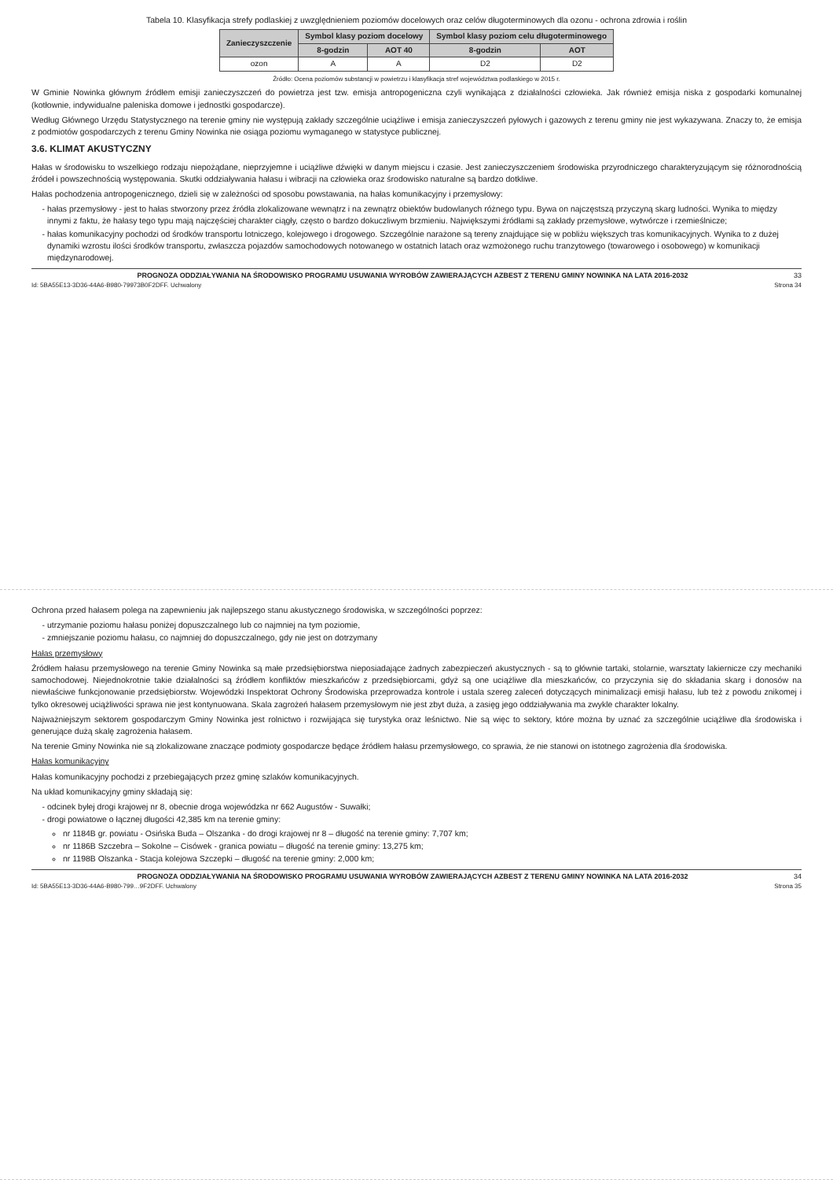Tabela 10. Klasyfikacja strefy podlaskiej z uwzględnieniem poziomów docelowych oraz celów długoterminowych dla ozonu - ochrona zdrowia i roślin
| Zanieczyszczenie | Symbol klasy poziom docelowy | | Symbol klasy poziom celu długoterminowego | |
| --- | --- | --- | --- | --- |
| | 8-godzin | AOT 40 | 8-godzin | AOT |
| ozon | A | A | D2 | D2 |
Źródło: Ocena poziomów substancji w powietrzu i klasyfikacja stref województwa podlaskiego w 2015 r.
W Gminie Nowinka głównym źródłem emisji zanieczyszczeń do powietrza jest tzw. emisja antropogeniczna czyli wynikająca z działalności człowieka. Jak również emisja niska z gospodarki komunalnej (kotłownie, indywidualne paleniska domowe i jednostki gospodarcze).
Według Głównego Urzędu Statystycznego na terenie gminy nie występują zakłady szczególnie uciążliwe i emisja zanieczyszczeń pyłowych i gazowych z terenu gminy nie jest wykazywana. Znaczy to, że emisja z podmiotów gospodarczych z terenu Gminy Nowinka nie osiąga poziomu wymaganego w statystyce publicznej.
3.6. KLIMAT AKUSTYCZNY
Hałas w środowisku to wszelkiego rodzaju niepożądane, nieprzyjemne i uciążliwe dźwięki w danym miejscu i czasie. Jest zanieczyszczeniem środowiska przyrodniczego charakteryzującym się różnorodnością źródeł i powszechnością występowania. Skutki oddziaływania hałasu i wibracji na człowieka oraz środowisko naturalne są bardzo dotkliwe.
Hałas pochodzenia antropogenicznego, dzieli się w zależności od sposobu powstawania, na hałas komunikacyjny i przemysłowy:
hałas przemysłowy - jest to hałas stworzony przez źródła zlokalizowane wewnątrz i na zewnątrz obiektów budowlanych różnego typu. Bywa on najczęstszą przyczyną skarg ludności. Wynika to między innymi z faktu, że hałasy tego typu mają najczęściej charakter ciągły, często o bardzo dokuczliwym brzmieniu. Największymi źródłami są zakłady przemysłowe, wytwórcze i rzemieślnicze;
hałas komunikacyjny pochodzi od środków transportu lotniczego, kolejowego i drogowego. Szczególnie narażone są tereny znajdujące się w pobliżu większych tras komunikacyjnych. Wynika to z dużej dynamiki wzrostu ilości środków transportu, zwłaszcza pojazdów samochodowych notowanego w ostatnich latach oraz wzmożonego ruchu tranzytowego (towarowego i osobowego) w komunikacji międzynarodowej.
PROGNOZA ODDZIAŁYWANIA NA ŚRODOWISKO PROGRAMU USUWANIA WYROBÓW ZAWIERAJĄCYCH AZBEST Z TERENU GMINY NOWINKA NA LATA 2016-2032 33
Id: 5BA55E13-3D36-44A6-B980-79973B0F2DFF. Uchwalony Strona 34
Ochrona przed hałasem polega na zapewnieniu jak najlepszego stanu akustycznego środowiska, w szczególności poprzez:
utrzymanie poziomu hałasu poniżej dopuszczalnego lub co najmniej na tym poziomie,
zmniejszanie poziomu hałasu, co najmniej do dopuszczalnego, gdy nie jest on dotrzymany
Hałas przemysłowy
Źródłem hałasu przemysłowego na terenie Gminy Nowinka są małe przedsiębiorstwa nieposiadające żadnych zabezpieczeń akustycznych - są to głównie tartaki, stolarnie, warsztaty lakiernicze czy mechaniki samochodowej. Niejednokrotnie takie działalności są źródłem konfliktów mieszkańców z przedsiębiorcami, gdyż są one uciążliwe dla mieszkańców, co przyczynia się do składania skarg i donosów na niewłaściwe funkcjonowanie przedsiębiorstw. Wojewódzki Inspektorat Ochrony Środowiska przeprowadza kontrole i ustala szereg zaleceń dotyczących minimalizacji emisji hałasu, lub też z powodu znikomej i tylko okresowej uciążliwości sprawa nie jest kontynuowana. Skala zagrożeń hałasem przemysłowym nie jest zbyt duża, a zasięg jego oddziaływania ma zwykle charakter lokalny.
Najważniejszym sektorem gospodarczym Gminy Nowinka jest rolnictwo i rozwijająca się turystyka oraz leśnictwo. Nie są więc to sektory, które można by uznać za szczególnie uciążliwe dla środowiska i generujące dużą skalę zagrożenia hałasem.
Na terenie Gminy Nowinka nie są zlokalizowane znaczące podmioty gospodarcze będące źródłem hałasu przemysłowego, co sprawia, że nie stanowi on istotnego zagrożenia dla środowiska.
Hałas komunikacyjny
Hałas komunikacyjny pochodzi z przebiegających przez gminę szlaków komunikacyjnych.
Na układ komunikacyjny gminy składają się:
odcinek byłej drogi krajowej nr 8, obecnie droga wojewódzka nr 662 Augustów - Suwałki;
drogi powiatowe o łącznej długości 42,385 km na terenie gminy:
nr 1184B gr. powiatu - Osińska Buda – Olszanka - do drogi krajowej nr 8 – długość na terenie gminy: 7,707 km;
nr 1186B Szczebra – Sokolne – Cisówek - granica powiatu – długość na terenie gminy: 13,275 km;
nr 1198B Olszanka - Stacja kolejowa Szczepki – długość na terenie gminy: 2,000 km;
PROGNOZA ODDZIAŁYWANIA NA ŚRODOWISKO PROGRAMU USUWANIA WYROBÓW ZAWIERAJĄCYCH AZBEST Z TERENU GMINY NOWINKA NA LATA 2016-2032 34
Id: 5BA55E13-3D36-44A6-B980-799…9F2DFF. Uchwalony Strona 35